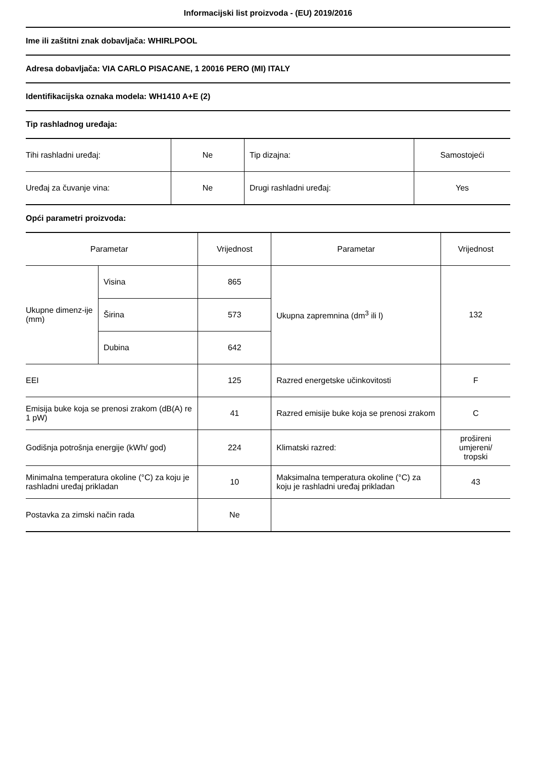Informacijski list proizvoda - (EU) 2019/2016
Ime ili zaštitni znak dobavljača: WHIRLPOOL
Adresa dobavljača: VIA CARLO PISACANE, 1 20016 PERO (MI) ITALY
Identifikacijska oznaka modela: WH1410 A+E (2)
Tip rashladnog uređaja:
| Tihi rashladni uređaj: | Ne | Tip dizajna: | Samostojeći |
| Uređaj za čuvanje vina: | Ne | Drugi rashladni uređaj: | Yes |
Opći parametri proizvoda:
| Parametar | | Vrijednost | Parametar | Vrijednost |
| Ukupne dimenz-ije (mm) | Visina | 865 | Ukupna zapremnina (dm<sup>3</sup> ili l) | 132 |
| | Širina | 573 | | |
| | Dubina | 642 | | |
| EEI | | 125 | Razred energetske učinkovitosti | F |
| Emisija buke koja se prenosi zrakom (dB(A) re 1 pW) | | 41 | Razred emisije buke koja se prenosi zrakom | C |
| Godišnja potrošnja energije (kWh/ god) | | 224 | Klimatski razred: | prošireni umjereni/ tropski |
| Minimalna temperatura okoline (°C) za koju je rashladni uređaj prikladan | | 10 | Maksimalna temperatura okoline (°C) za koju je rashladni uređaj prikladan | 43 |
| Postavka za zimski način rada | | Ne | | |